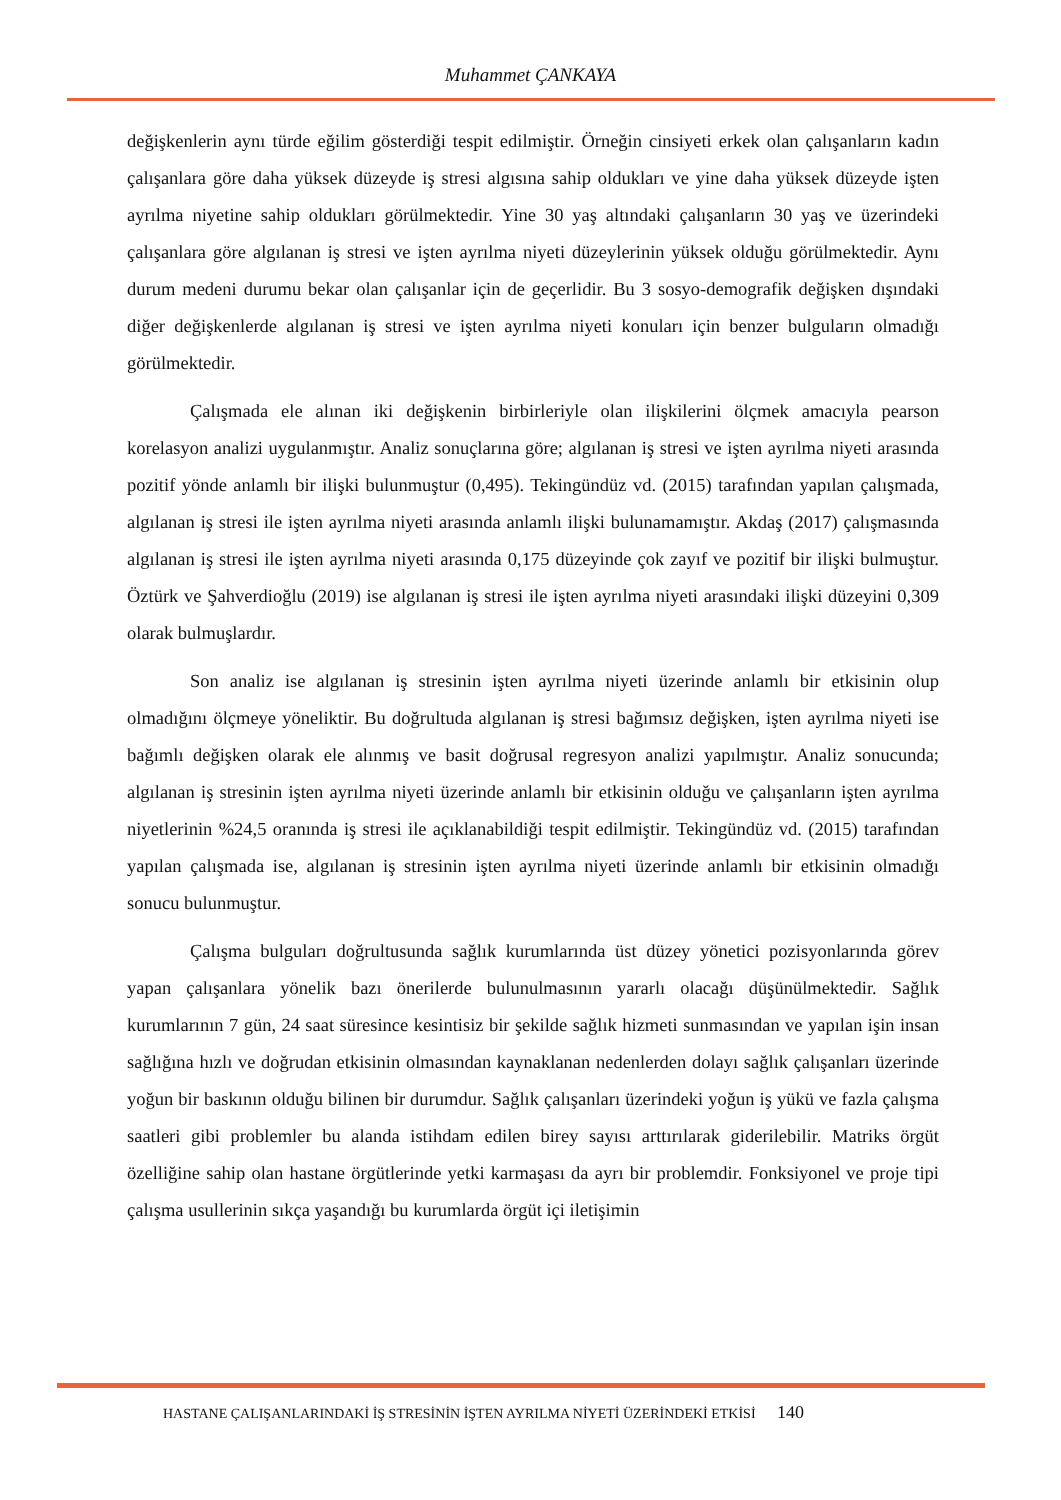Muhammet ÇANKAYA
değişkenlerin aynı türde eğilim gösterdiği tespit edilmiştir. Örneğin cinsiyeti erkek olan çalışanların kadın çalışanlara göre daha yüksek düzeyde iş stresi algısına sahip oldukları ve yine daha yüksek düzeyde işten ayrılma niyetine sahip oldukları görülmektedir. Yine 30 yaş altındaki çalışanların 30 yaş ve üzerindeki çalışanlara göre algılanan iş stresi ve işten ayrılma niyeti düzeylerinin yüksek olduğu görülmektedir. Aynı durum medeni durumu bekar olan çalışanlar için de geçerlidir. Bu 3 sosyo-demografik değişken dışındaki diğer değişkenlerde algılanan iş stresi ve işten ayrılma niyeti konuları için benzer bulguların olmadığı görülmektedir.
Çalışmada ele alınan iki değişkenin birbirleriyle olan ilişkilerini ölçmek amacıyla pearson korelasyon analizi uygulanmıştır. Analiz sonuçlarına göre; algılanan iş stresi ve işten ayrılma niyeti arasında pozitif yönde anlamlı bir ilişki bulunmuştur (0,495). Tekingündüz vd. (2015) tarafından yapılan çalışmada, algılanan iş stresi ile işten ayrılma niyeti arasında anlamlı ilişki bulunamamıştır. Akdaş (2017) çalışmasında algılanan iş stresi ile işten ayrılma niyeti arasında 0,175 düzeyinde çok zayıf ve pozitif bir ilişki bulmuştur. Öztürk ve Şahverdioğlu (2019) ise algılanan iş stresi ile işten ayrılma niyeti arasındaki ilişki düzeyini 0,309 olarak bulmuşlardır.
Son analiz ise algılanan iş stresinin işten ayrılma niyeti üzerinde anlamlı bir etkisinin olup olmadığını ölçmeye yöneliktir. Bu doğrultuda algılanan iş stresi bağımsız değişken, işten ayrılma niyeti ise bağımlı değişken olarak ele alınmış ve basit doğrusal regresyon analizi yapılmıştır. Analiz sonucunda; algılanan iş stresinin işten ayrılma niyeti üzerinde anlamlı bir etkisinin olduğu ve çalışanların işten ayrılma niyetlerinin %24,5 oranında iş stresi ile açıklanabildiği tespit edilmiştir. Tekingündüz vd. (2015) tarafından yapılan çalışmada ise, algılanan iş stresinin işten ayrılma niyeti üzerinde anlamlı bir etkisinin olmadığı sonucu bulunmuştur.
Çalışma bulguları doğrultusunda sağlık kurumlarında üst düzey yönetici pozisyonlarında görev yapan çalışanlara yönelik bazı önerilerde bulunulmasının yararlı olacağı düşünülmektedir. Sağlık kurumlarının 7 gün, 24 saat süresince kesintisiz bir şekilde sağlık hizmeti sunmasından ve yapılan işin insan sağlığına hızlı ve doğrudan etkisinin olmasından kaynaklanan nedenlerden dolayı sağlık çalışanları üzerinde yoğun bir baskının olduğu bilinen bir durumdur. Sağlık çalışanları üzerindeki yoğun iş yükü ve fazla çalışma saatleri gibi problemler bu alanda istihdam edilen birey sayısı arttırılarak giderilebilir. Matriks örgüt özelliğine sahip olan hastane örgütlerinde yetki karmaşası da ayrı bir problemdir. Fonksiyonel ve proje tipi çalışma usullerinin sıkça yaşandığı bu kurumlarda örgüt içi iletişimin
HASTANE ÇALIŞANLARINDAKİ İŞ STRESİNİN İŞTEN AYRILMA NİYETİ ÜZERİNDEKİ ETKİSİ 140